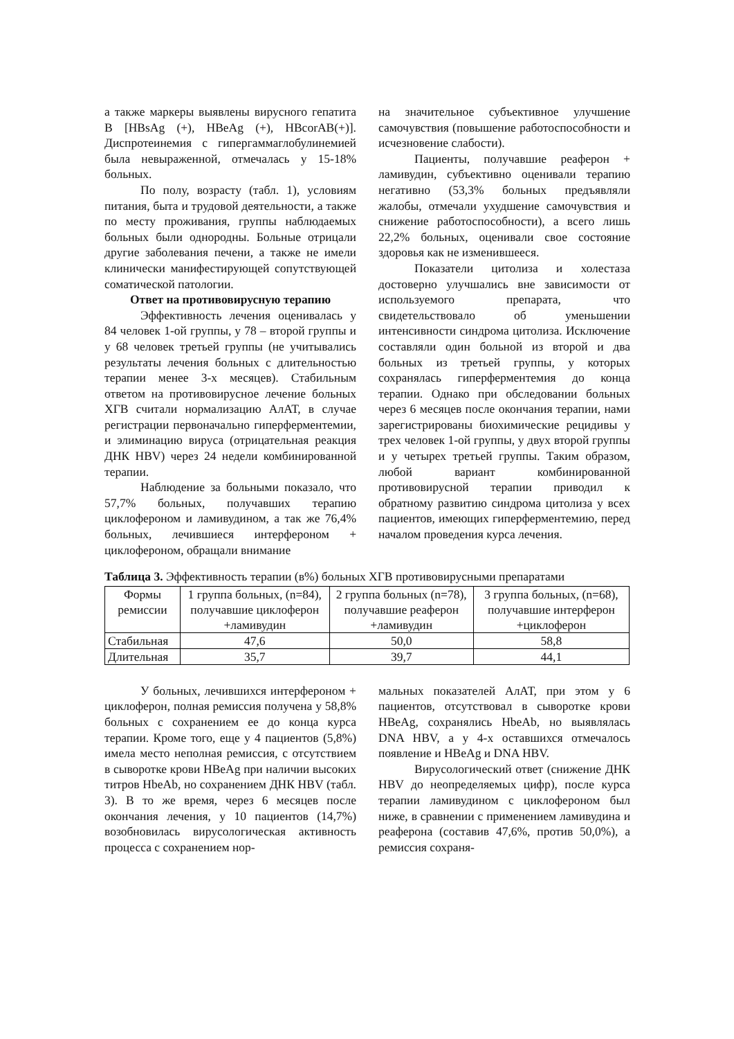а также маркеры выявлены вирусного гепатита В [HBsAg (+), HBeAg (+), HBcorAB(+)]. Диспротеинемия с гипергаммаглобулинемией была невыраженной, отмечалась у 15-18% больных.
По полу, возрасту (табл. 1), условиям питания, быта и трудовой деятельности, а также по месту проживания, группы наблюдаемых больных были однородны. Больные отрицали другие заболевания печени, а также не имели клинически манифестирующей сопутствующей соматической патологии.
Ответ на противовирусную терапию
Эффективность лечения оценивалась у 84 человек 1-ой группы, у 78 – второй группы и у 68 человек третьей группы (не учитывались результаты лечения больных с длительностью терапии менее 3-х месяцев). Стабильным ответом на противовирусное лечение больных ХГВ считали нормализацию АлАТ, в случае регистрации первоначально гиперферментемии, и элиминацию вируса (отрицательная реакция ДНК HBV) через 24 недели комбинированной терапии.
Наблюдение за больными показало, что 57,7% больных, получавших терапию циклофероном и ламивудином, а так же 76,4% больных, лечившиеся интерфероном + циклофероном, обращали внимание
на значительное субъективное улучшение самочувствия (повышение работоспособности и исчезновение слабости).
Пациенты, получавшие реаферон + ламивудин, субъективно оценивали терапию негативно (53,3% больных предъявляли жалобы, отмечали ухудшение самочувствия и снижение работоспособности), а всего лишь 22,2% больных, оценивали свое состояние здоровья как не изменившееся.
Показатели цитолиза и холестаза достоверно улучшались вне зависимости от используемого препарата, что свидетельствовало об уменьшении интенсивности синдрома цитолиза. Исключение составляли один больной из второй и два больных из третьей группы, у которых сохранялась гиперферментемия до конца терапии. Однако при обследовании больных через 6 месяцев после окончания терапии, нами зарегистрированы биохимические рецидивы у трех человек 1-ой группы, у двух второй группы и у четырех третьей группы. Таким образом, любой вариант комбинированной противовирусной терапии приводил к обратному развитию синдрома цитолиза у всех пациентов, имеющих гиперферментемию, перед началом проведения курса лечения.
Таблица 3. Эффективность терапии (в%) больных ХГВ противовирусными препаратами
| Формы ремиссии | 1 группа больных, (n=84), получавшие циклоферон +ламивудин | 2 группа больных (n=78), получавшие реаферон +ламивудин | 3 группа больных, (n=68), получавшие интерферон +циклоферон |
| Стабильная | 47,6 | 50,0 | 58,8 |
| Длительная | 35,7 | 39,7 | 44,1 |
У больных, лечившихся интерфероном + циклоферон, полная ремиссия получена у 58,8% больных с сохранением ее до конца курса терапии. Кроме того, еще у 4 пациентов (5,8%) имела место неполная ремиссия, с отсутствием в сыворотке крови HBeAg при наличии высоких титров HbeAb, но сохранением ДНК HBV (табл. 3). В то же время, через 6 месяцев после окончания лечения, у 10 пациентов (14,7%) возобновилась вирусологическая активность процесса с сохранением нор-
мальных показателей АлАТ, при этом у 6 пациентов, отсутствовал в сыворотке крови HBeAg, сохранялись HbeAb, но выявлялась DNA HBV, а у 4-х оставшихся отмечалось появление и HBeAg и DNA HBV.
Вирусологический ответ (снижение ДНК HBV до неопределяемых цифр), после курса терапии ламивудином с циклофероном был ниже, в сравнении с применением ламивудина и реаферона (составив 47,6%, против 50,0%), а ремиссия сохраня-